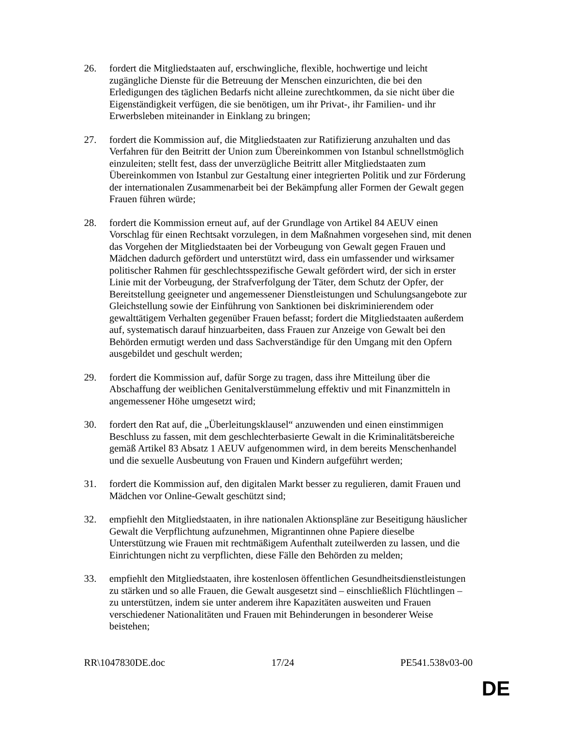26. fordert die Mitgliedstaaten auf, erschwingliche, flexible, hochwertige und leicht zugängliche Dienste für die Betreuung der Menschen einzurichten, die bei den Erledigungen des täglichen Bedarfs nicht alleine zurechtkommen, da sie nicht über die Eigenständigkeit verfügen, die sie benötigen, um ihr Privat-, ihr Familien- und ihr Erwerbsleben miteinander in Einklang zu bringen;
27. fordert die Kommission auf, die Mitgliedstaaten zur Ratifizierung anzuhalten und das Verfahren für den Beitritt der Union zum Übereinkommen von Istanbul schnellstmöglich einzuleiten; stellt fest, dass der unverzügliche Beitritt aller Mitgliedstaaten zum Übereinkommen von Istanbul zur Gestaltung einer integrierten Politik und zur Förderung der internationalen Zusammenarbeit bei der Bekämpfung aller Formen der Gewalt gegen Frauen führen würde;
28. fordert die Kommission erneut auf, auf der Grundlage von Artikel 84 AEUV einen Vorschlag für einen Rechtsakt vorzulegen, in dem Maßnahmen vorgesehen sind, mit denen das Vorgehen der Mitgliedstaaten bei der Vorbeugung von Gewalt gegen Frauen und Mädchen dadurch gefördert und unterstützt wird, dass ein umfassender und wirksamer politischer Rahmen für geschlechtsspezifische Gewalt gefördert wird, der sich in erster Linie mit der Vorbeugung, der Strafverfolgung der Täter, dem Schutz der Opfer, der Bereitstellung geeigneter und angemessener Dienstleistungen und Schulungsangebote zur Gleichstellung sowie der Einführung von Sanktionen bei diskriminierendem oder gewalttätigem Verhalten gegenüber Frauen befasst; fordert die Mitgliedstaaten außerdem auf, systematisch darauf hinzuarbeiten, dass Frauen zur Anzeige von Gewalt bei den Behörden ermutigt werden und dass Sachverständige für den Umgang mit den Opfern ausgebildet und geschult werden;
29. fordert die Kommission auf, dafür Sorge zu tragen, dass ihre Mitteilung über die Abschaffung der weiblichen Genitalverstümmelung effektiv und mit Finanzmitteln in angemessener Höhe umgesetzt wird;
30. fordert den Rat auf, die „Überleitungsklausel“ anzuwenden und einen einstimmigen Beschluss zu fassen, mit dem geschlechterbasierte Gewalt in die Kriminalitätsbereiche gemäß Artikel 83 Absatz 1 AEUV aufgenommen wird, in dem bereits Menschenhandel und die sexuelle Ausbeutung von Frauen und Kindern aufgeführt werden;
31. fordert die Kommission auf, den digitalen Markt besser zu regulieren, damit Frauen und Mädchen vor Online-Gewalt geschützt sind;
32. empfiehlt den Mitgliedstaaten, in ihre nationalen Aktionspläne zur Beseitigung häuslicher Gewalt die Verpflichtung aufzunehmen, Migrantinnen ohne Papiere dieselbe Unterstützung wie Frauen mit rechtmäßigem Aufenthalt zuteilwerden zu lassen, und die Einrichtungen nicht zu verpflichten, diese Fälle den Behörden zu melden;
33. empfiehlt den Mitgliedstaaten, ihre kostenlosen öffentlichen Gesundheitsdienstleistungen zu stärken und so alle Frauen, die Gewalt ausgesetzt sind – einschließlich Flüchtlingen – zu unterstützen, indem sie unter anderem ihre Kapazitäten ausweiten und Frauen verschiedener Nationalitäten und Frauen mit Behinderungen in besonderer Weise beistehen;
RR\1047830DE.doc 17/24 PE541.538v03-00
DE